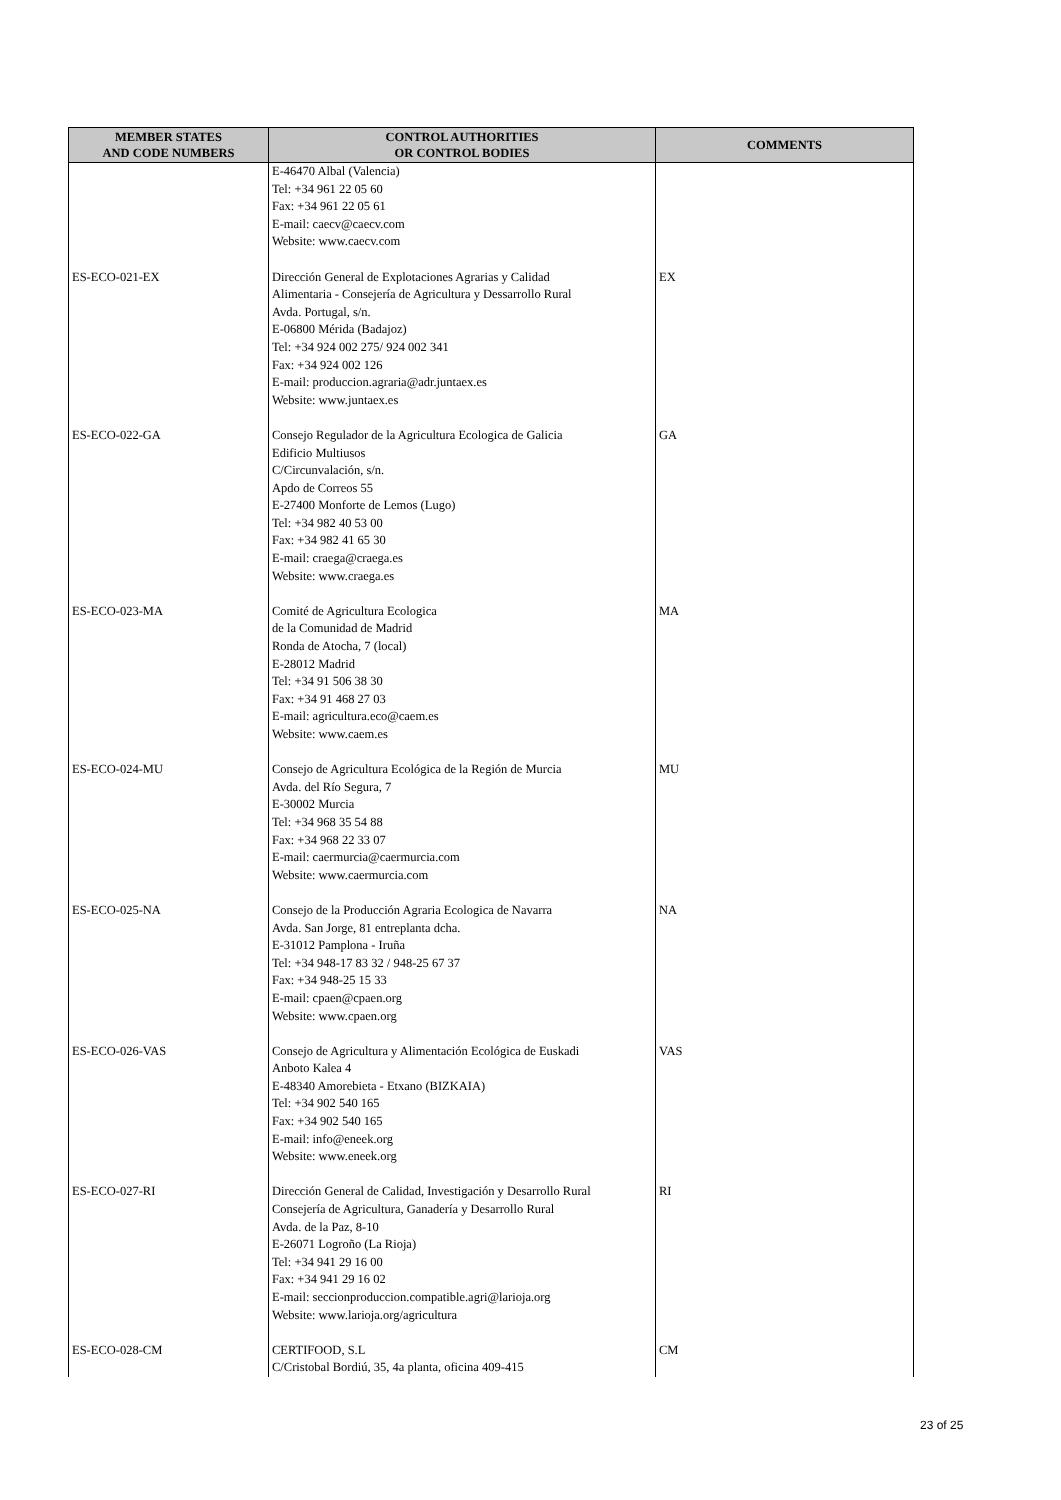| MEMBER STATES AND CODE NUMBERS | CONTROL AUTHORITIES OR CONTROL BODIES | COMMENTS |
| --- | --- | --- |
| | E-46470 Albal (Valencia) Tel: +34 961 22 05 60 Fax: +34 961 22 05 61 E-mail: caecv@caecv.com Website: www.caecv.com | |
| ES-ECO-021-EX | Dirección General de Explotaciones Agrarias y Calidad Alimentaria - Consejería de Agricultura y Dessarrollo Rural Avda. Portugal, s/n. E-06800 Mérida (Badajoz) Tel: +34 924 002 275/ 924 002 341 Fax: +34 924 002 126 E-mail: produccion.agraria@adr.juntaex.es Website: www.juntaex.es | EX |
| ES-ECO-022-GA | Consejo Regulador de la Agricultura Ecologica de Galicia Edificio Multiusos C/Circunvalación, s/n. Apdo de Correos 55 E-27400 Monforte de Lemos (Lugo) Tel: +34 982 40 53 00 Fax: +34 982 41 65 30 E-mail: craega@craega.es Website: www.craega.es | GA |
| ES-ECO-023-MA | Comité de Agricultura Ecologica de la Comunidad de Madrid Ronda de Atocha, 7 (local) E-28012 Madrid Tel: +34 91 506 38 30 Fax: +34 91 468 27 03 E-mail: agricultura.eco@caem.es Website: www.caem.es | MA |
| ES-ECO-024-MU | Consejo de Agricultura Ecológica de la Región de Murcia Avda. del Río Segura, 7 E-30002 Murcia Tel: +34 968 35 54 88 Fax: +34 968 22 33 07 E-mail: caermurcia@caermurcia.com Website: www.caermurcia.com | MU |
| ES-ECO-025-NA | Consejo de la Producción Agraria Ecologica de Navarra Avda. San Jorge, 81 entreplanta dcha. E-31012 Pamplona - Iruña Tel: +34 948-17 83 32 / 948-25 67 37 Fax: +34 948-25 15 33 E-mail: cpaen@cpaen.org Website: www.cpaen.org | NA |
| ES-ECO-026-VAS | Consejo de Agricultura y Alimentación Ecológica de Euskadi Anboto Kalea 4 E-48340 Amorebieta - Etxano (BIZKAIA) Tel: +34 902 540 165 Fax: +34 902 540 165 E-mail: info@eneek.org Website: www.eneek.org | VAS |
| ES-ECO-027-RI | Dirección General de Calidad, Investigación y Desarrollo Rural Consejería de Agricultura, Ganadería y Desarrollo Rural Avda. de la Paz, 8-10 E-26071 Logroño (La Rioja) Tel: +34 941 29 16 00 Fax: +34 941 29 16 02 E-mail: seccionproduccion.compatible.agri@larioja.org Website: www.larioja.org/agricultura | RI |
| ES-ECO-028-CM | CERTIFOOD, S.L C/Cristobal Bordiú, 35, 4a planta, oficina 409-415 | CM |
23 of 25